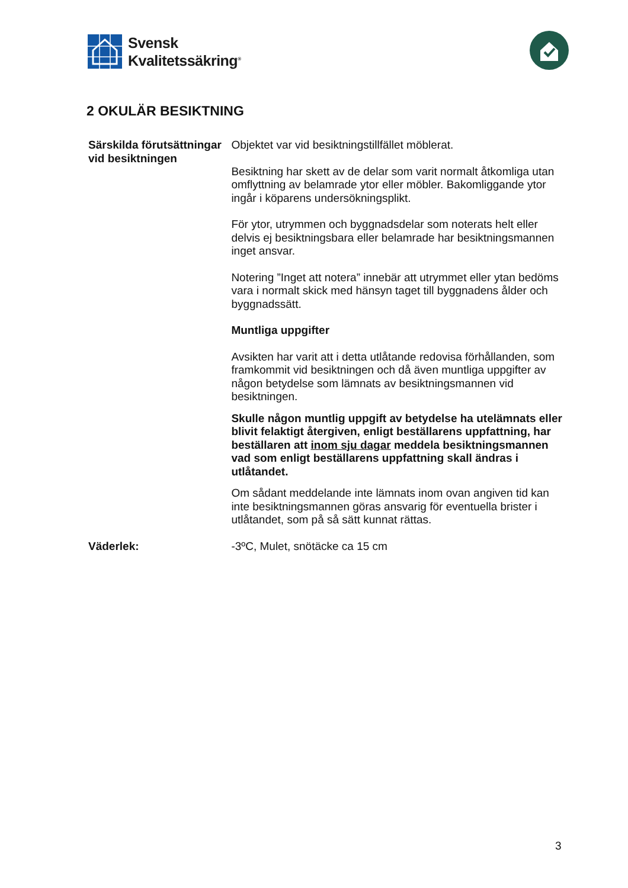Svensk
Kvalitetssäkring<sup>®</sup>
2 OKULÄR BESIKTNING
Särskilda förutsättningar vid besiktningen
Objektet var vid besiktningstillfället möblerat.
Besiktning har skett av de delar som varit normalt åtkomliga utan omflyttning av belamrade ytor eller möbler. Bakomliggande ytor ingår i köparens undersökningsplikt.
För ytor, utrymmen och byggnadsdelar som noterats helt eller delvis ej besiktningsbara eller belamrade har besiktningsmannen inget ansvar.
Notering ”Inget att notera” innebär att utrymmet eller ytan bedöms vara i normalt skick med hänsyn taget till byggnadens ålder och byggnadssätt.
Muntliga uppgifter
Avsikten har varit att i detta utlåtande redovisa förhållanden, som framkommit vid besiktningen och då även muntliga uppgifter av någon betydelse som lämnats av besiktningsmannen vid besiktningen.
Skulle någon muntlig uppgift av betydelse ha utelämnats eller blivit felaktigt återgiven, enligt beställarens uppfattning, har beställaren att inom sju dagar meddela besiktningsmannen vad som enligt beställarens uppfattning skall ändras i utlåtandet.
Om sådant meddelande inte lämnats inom ovan angiven tid kan inte besiktningsmannen göras ansvarig för eventuella brister i utlåtandet, som på så sätt kunnat rättas.
Väderlek: -3ºC, Mulet, snötäcke ca 15 cm
3